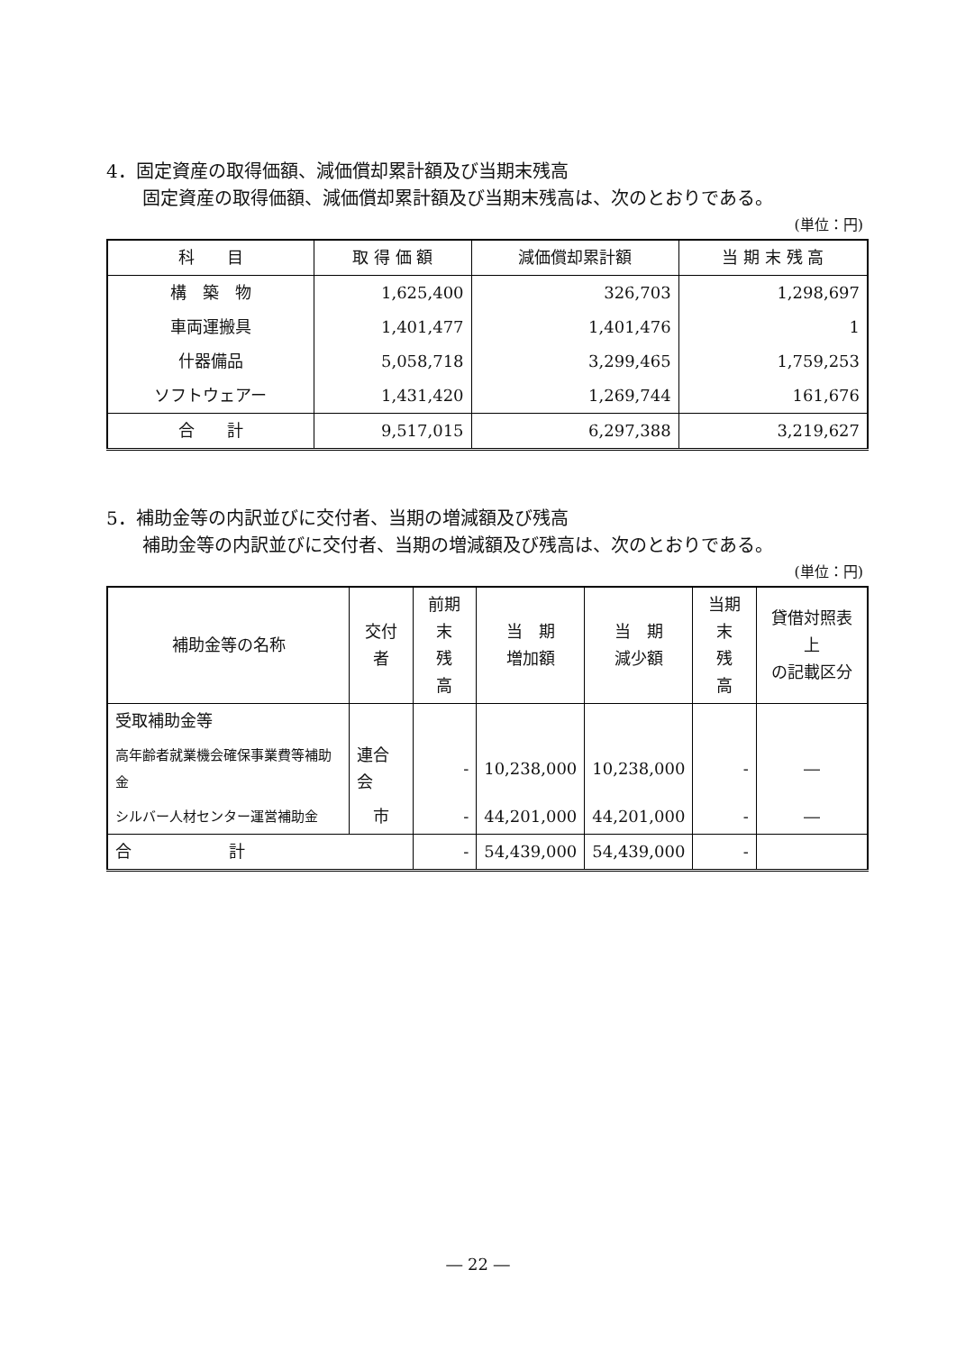4．固定資産の取得価額、減価償却累計額及び当期末残高
固定資産の取得価額、減価償却累計額及び当期末残高は、次のとおりである。
(単位：円)
| 科 目 | 取 得 価 額 | 減価償却累計額 | 当 期 末 残 高 |
| --- | --- | --- | --- |
| 構 築 物 | 1,625,400 | 326,703 | 1,298,697 |
| 車両運搬具 | 1,401,477 | 1,401,476 | 1 |
| 什器備品 | 5,058,718 | 3,299,465 | 1,759,253 |
| ソフトウェアー | 1,431,420 | 1,269,744 | 161,676 |
| 合 計 | 9,517,015 | 6,297,388 | 3,219,627 |
5．補助金等の内訳並びに交付者、当期の増減額及び残高
補助金等の内訳並びに交付者、当期の増減額及び残高は、次のとおりである。
(単位：円)
| 補助金等の名称 | 交付者 | 前期末 残 高 | 当 期 増加額 | 当 期 減少額 | 当期末 残 高 | 貸借対照表上 の記載区分 |
| --- | --- | --- | --- | --- | --- | --- |
| 受取補助金等 | | | | | | |
| 高年齢者就業機会確保事業費等補助金 | 連合会 | - | 10,238,000 | 10,238,000 | - | ― |
| シルバー人材センター運営補助金 | 市 | - | 44,201,000 | 44,201,000 | - | ― |
| 合 計 | | - | 54,439,000 | 54,439,000 | - | |
― 22 ―